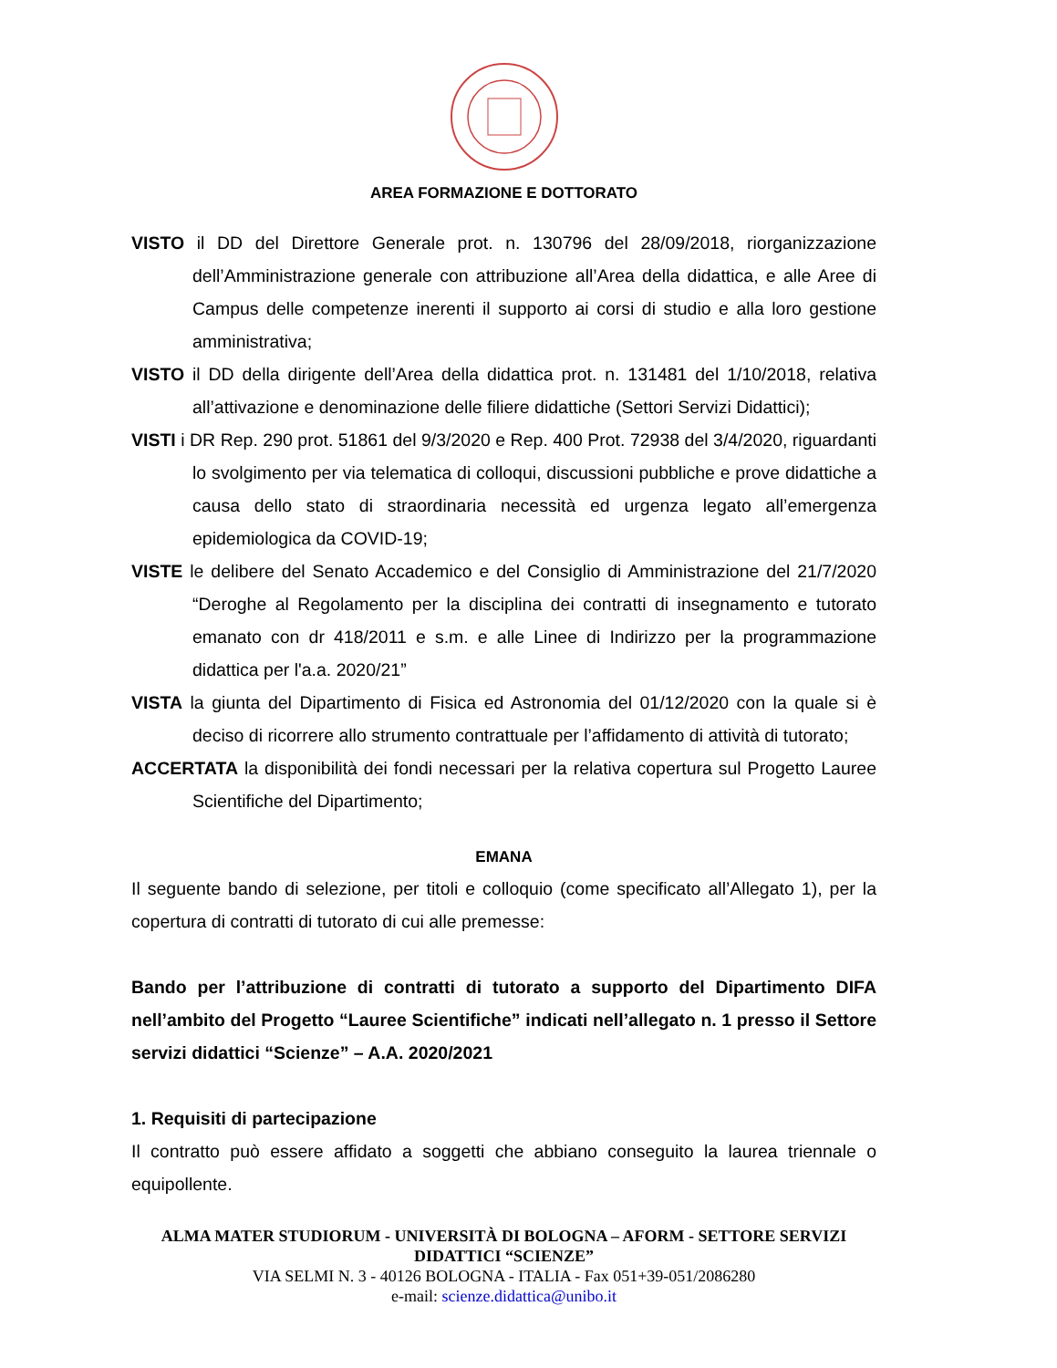AREA FORMAZIONE E DOTTORATO
VISTO il DD del Direttore Generale prot. n. 130796 del 28/09/2018, riorganizzazione dell’Amministrazione generale con attribuzione all’Area della didattica, e alle Aree di Campus delle competenze inerenti il supporto ai corsi di studio e alla loro gestione amministrativa;
VISTO il DD della dirigente dell’Area della didattica prot. n. 131481 del 1/10/2018, relativa all’attivazione e denominazione delle filiere didattiche (Settori Servizi Didattici);
VISTI i DR Rep. 290 prot. 51861 del 9/3/2020 e Rep. 400 Prot. 72938 del 3/4/2020, riguardanti lo svolgimento per via telematica di colloqui, discussioni pubbliche e prove didattiche a causa dello stato di straordinaria necessità ed urgenza legato all’emergenza epidemiologica da COVID-19;
VISTE le delibere del Senato Accademico e del Consiglio di Amministrazione del 21/7/2020 “Deroghe al Regolamento per la disciplina dei contratti di insegnamento e tutorato emanato con dr 418/2011 e s.m. e alle Linee di Indirizzo per la programmazione didattica per l'a.a. 2020/21”
VISTA la giunta del Dipartimento di Fisica ed Astronomia del 01/12/2020 con la quale si è deciso di ricorrere allo strumento contrattuale per l’affidamento di attività di tutorato;
ACCERTATA la disponibilità dei fondi necessari per la relativa copertura sul Progetto Lauree Scientifiche del Dipartimento;
EMANA
Il seguente bando di selezione, per titoli e colloquio (come specificato all’Allegato 1), per la copertura di contratti di tutorato di cui alle premesse:
Bando per l’attribuzione di contratti di tutorato a supporto del Dipartimento DIFA nell’ambito del Progetto “Lauree Scientifiche” indicati nell’allegato n. 1 presso il Settore servizi didattici “Scienze” – A.A. 2020/2021
1. Requisiti di partecipazione
Il contratto può essere affidato a soggetti che abbiano conseguito la laurea triennale o equipollente.
ALMA MATER STUDIORUM - UNIVERSITÀ DI BOLOGNA – AFORM - SETTORE SERVIZI DIDATTICI “SCIENZE”
VIA SELMI N. 3 - 40126 BOLOGNA - ITALIA - Fax 051+39-051/2086280
e-mail: scienze.didattica@unibo.it